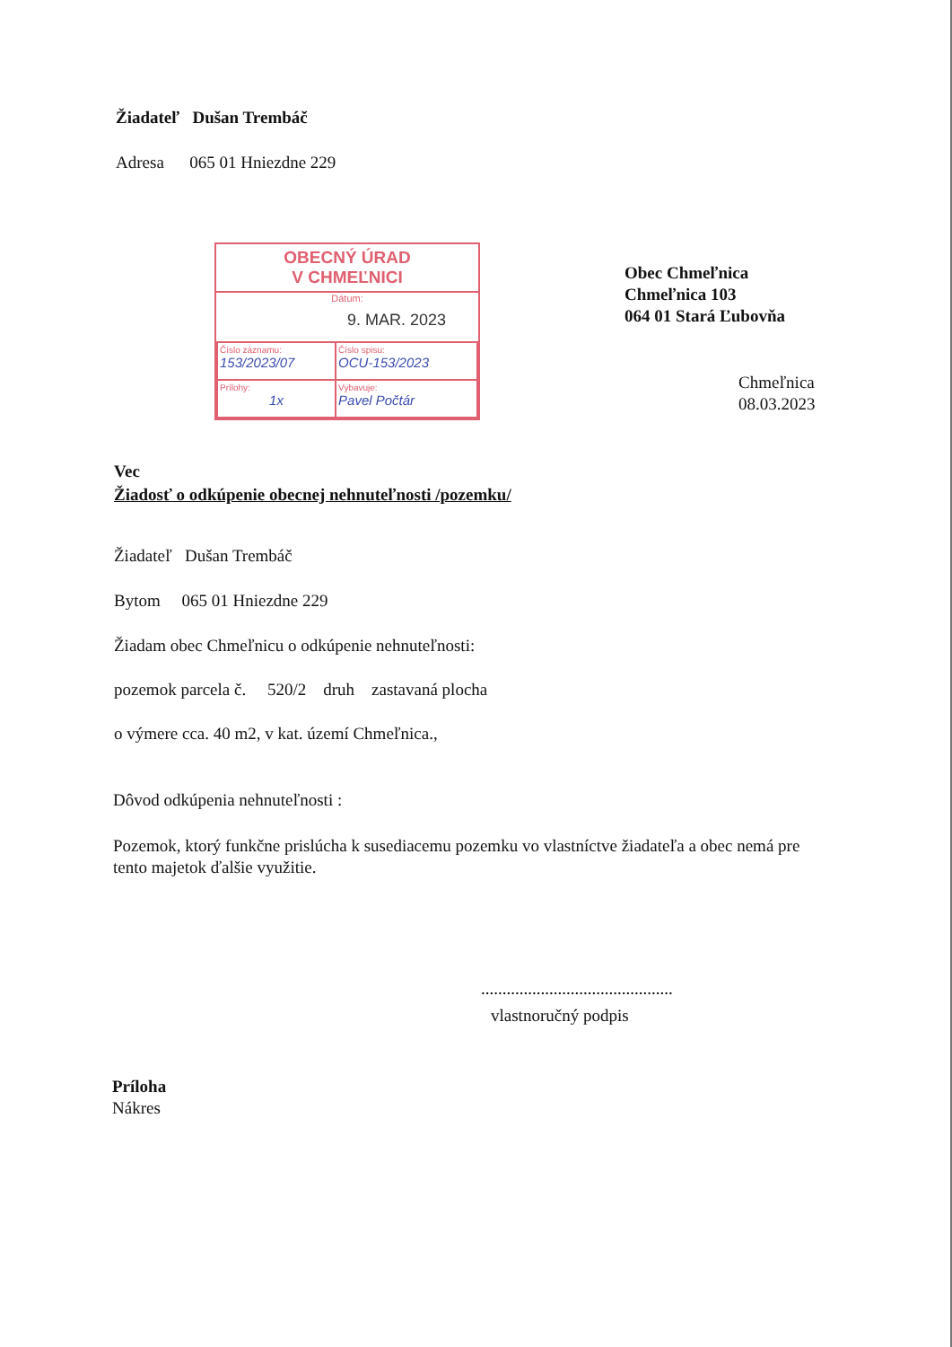Žiadateľ Dušan Trembáč
Adresa 065 01 Hniezdne 229
OBECNÝ ÚRAD
V CHMEĽNICI
Dátum:
9. MAR. 2023
| Číslo záznamu: 153/2023/07 | Číslo spisu: OCU-153/2023 |
| Prílohy: 1x | Vybavuje: Pavel Počtár |
Obec Chmeľnica
Chmeľnica 103
064 01 Stará Ľubovňa
Chmeľnica
08.03.2023
Vec
Žiadosť o odkúpenie obecnej nehnuteľnosti /pozemku/
Žiadateľ Dušan Trembáč
Bytom 065 01 Hniezdne 229
Žiadam obec Chmeľnicu o odkúpenie nehnuteľnosti:
pozemok parcela č. 520/2 druh zastavaná plocha
o výmere cca. 40 m2, v kat. území Chmeľnica.,
Dôvod odkúpenia nehnuteľnosti :
Pozemok, ktorý funkčne prislúcha k susediacemu pozemku vo vlastníctve žiadateľa a obec nemá pre tento majetok ďalšie využitie.
.............................................
vlastnoručný podpis
Príloha
Nákres